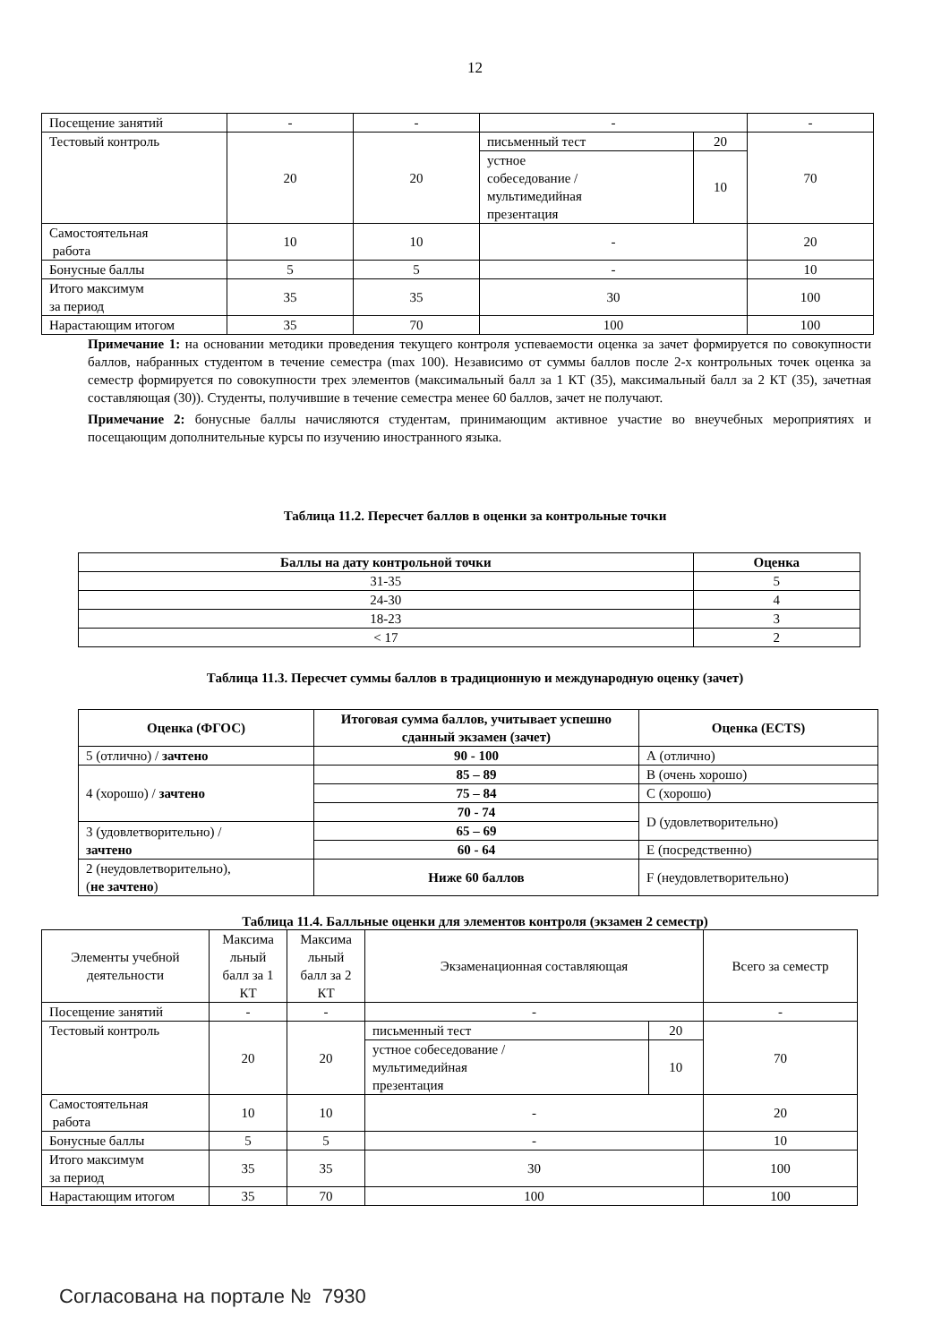12
| Посещение занятий | - | - | - | | - |
| Тестовый контроль | 20 | 20 | письменный тест | 20 | 70 |
| | | | устное собеседование / мультимедийная презентация | 10 | |
| Самостоятельная работа | 10 | 10 | - | | 20 |
| Бонусные баллы | 5 | 5 | - | | 10 |
| Итого максимум за период | 35 | 35 | 30 | | 100 |
| Нарастающим итогом | 35 | 70 | 100 | | 100 |
Примечание 1: на основании методики проведения текущего контроля успеваемости оценка за зачет формируется по совокупности баллов, набранных студентом в течение семестра (max 100). Независимо от суммы баллов после 2-х контрольных точек оценка за семестр формируется по совокупности трех элементов (максимальный балл за 1 КТ (35), максимальный балл за 2 КТ (35), зачетная составляющая (30)). Студенты, получившие в течение семестра менее 60 баллов, зачет не получают.
Примечание 2: бонусные баллы начисляются студентам, принимающим активное участие во внеучебных мероприятиях и посещающим дополнительные курсы по изучению иностранного языка.
Таблица 11.2. Пересчет баллов в оценки за контрольные точки
| Баллы на дату контрольной точки | Оценка |
| --- | --- |
| 31-35 | 5 |
| 24-30 | 4 |
| 18-23 | 3 |
| < 17 | 2 |
Таблица 11.3. Пересчет суммы баллов в традиционную и международную оценку (зачет)
| Оценка (ФГОС) | Итоговая сумма баллов, учитывает успешно сданный экзамен (зачет) | Оценка (ECTS) |
| --- | --- | --- |
| 5 (отлично) / зачтено | 90 - 100 | А (отлично) |
| 4 (хорошо) / зачтено | 85 – 89 | В (очень хорошо) |
| | 75 – 84 | С (хорошо) |
| | 70 - 74 | D (удовлетворительно) |
| 3 (удовлетворительно) / зачтено | 65 – 69 | |
| | 60 - 64 | Е (посредственно) |
| 2 (неудовлетворительно), ( не зачтено ) | Ниже 60 баллов | F (неудовлетворительно) |
Таблица 11.4. Балльные оценки для элементов контроля (экзамен 2 семестр)
| Элементы учебной деятельности | Максима льный балл за 1 КТ | Максима льный балл за 2 КТ | Экзаменационная составляющая | | Всего за семестр |
| Посещение занятий | - | - | - | | - |
| Тестовый контроль | 20 | 20 | письменный тест | 20 | 70 |
| | | | устное собеседование / мультимедийная презентация | 10 | |
| Самостоятельная работа | 10 | 10 | - | | 20 |
| Бонусные баллы | 5 | 5 | - | | 10 |
| Итого максимум за период | 35 | 35 | 30 | | 100 |
| Нарастающим итогом | 35 | 70 | 100 | | 100 |
Согласована на портале № 7930